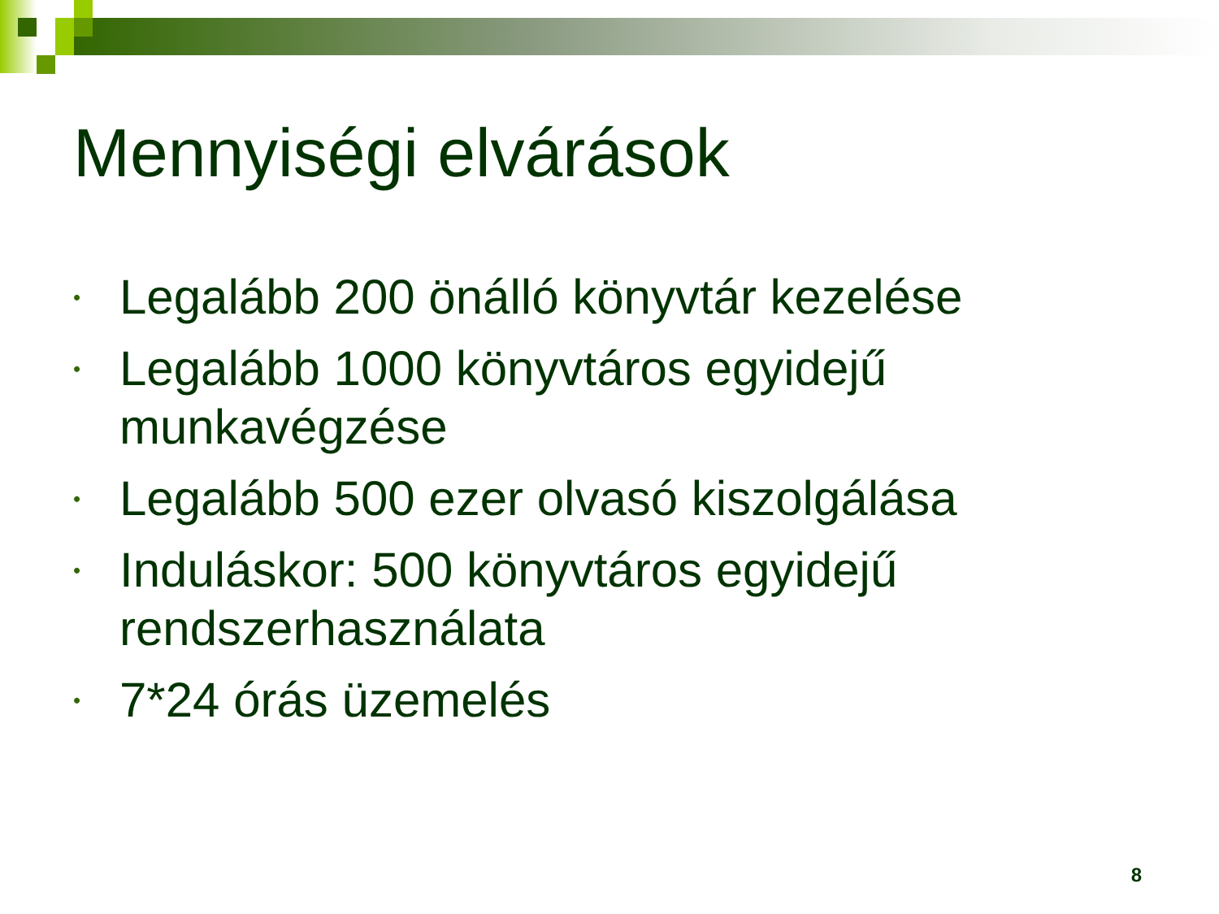Mennyiségi elvárások
• Legalább 200 önálló könyvtár kezelése
• Legalább 1000 könyvtáros egyidejű munkavégzése
• Legalább 500 ezer olvasó kiszolgálása
• Induláskor: 500 könyvtáros egyidejű rendszerhasználata
• 7*24 órás üzemelés
8